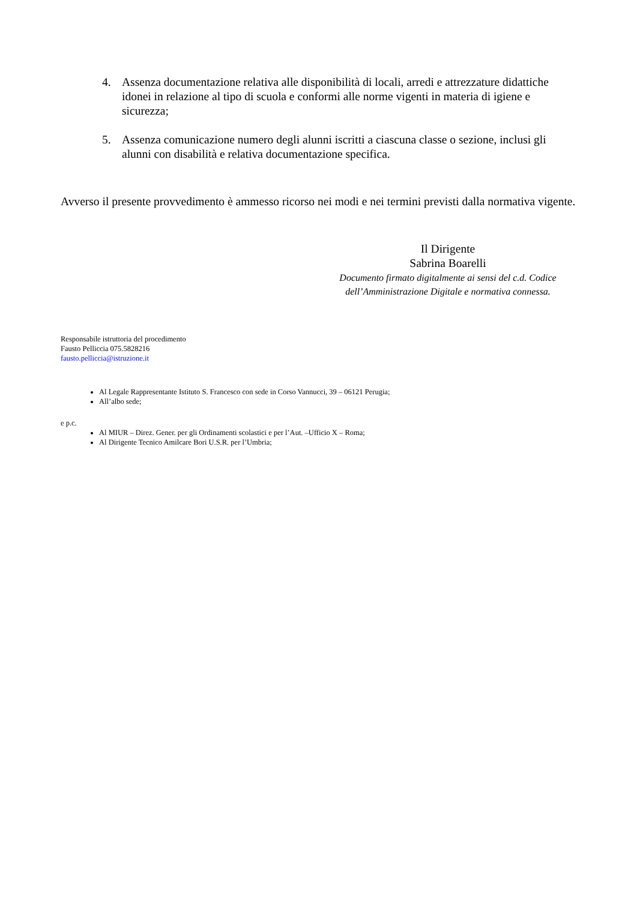4. Assenza documentazione relativa alle disponibilità di locali, arredi e attrezzature didattiche idonei in relazione al tipo di scuola e conformi alle norme vigenti in materia di igiene e sicurezza;
5. Assenza comunicazione numero degli alunni iscritti a ciascuna classe o sezione, inclusi gli alunni con disabilità e relativa documentazione specifica.
Avverso il presente provvedimento è ammesso ricorso nei modi e nei termini previsti dalla normativa vigente.
Il Dirigente
Sabrina Boarelli
Documento firmato digitalmente ai sensi del c.d. Codice dell’Amministrazione Digitale e normativa connessa.
Responsabile istruttoria del procedimento
Fausto Pelliccia 075.5828216
fausto.pelliccia@istruzione.it
Al Legale Rappresentante Istituto S. Francesco con sede in Corso Vannucci, 39 – 06121 Perugia;
All’albo sede;
e p.c.
Al MIUR – Direz. Gener. per gli Ordinamenti scolastici e per l’Aut. –Ufficio X – Roma;
Al Dirigente Tecnico Amilcare Bori U.S.R. per l’Umbria;